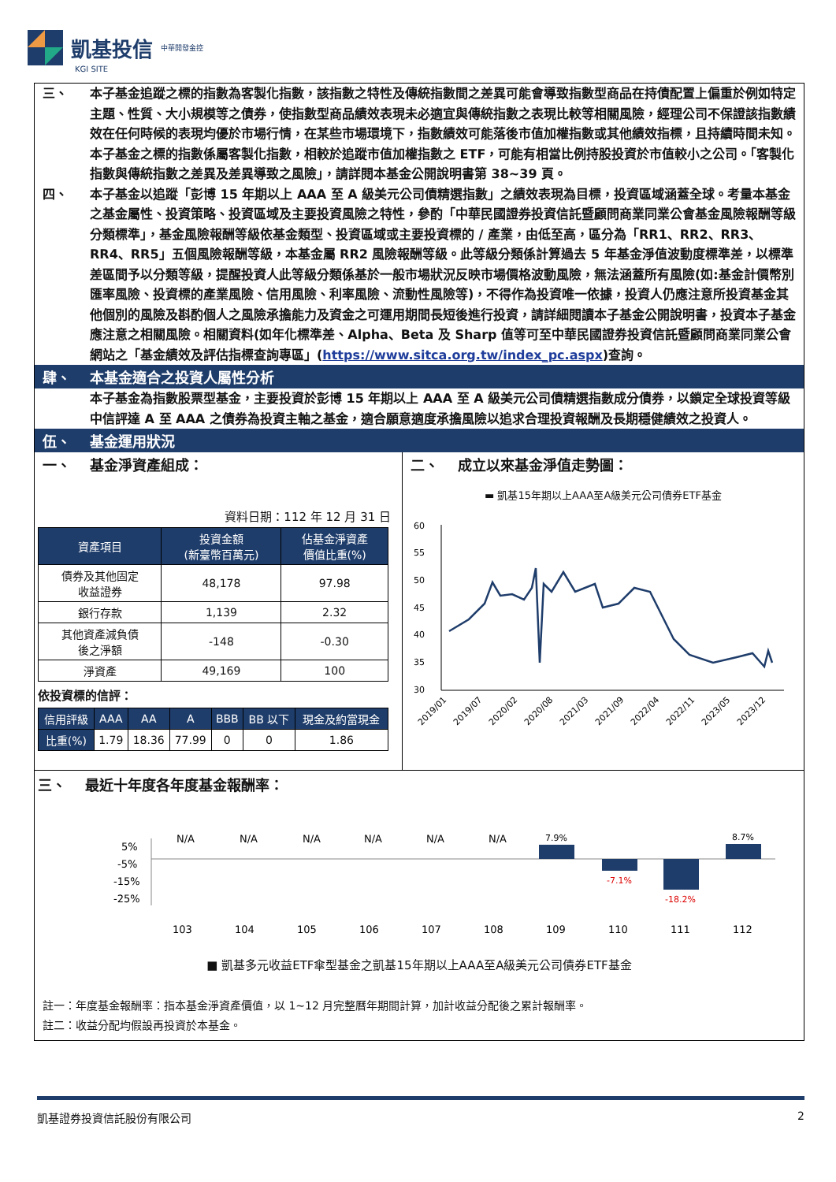凱基投信 中華開發金控
KGI SITE
三、 本子基金追蹤之標的指數為客製化指數，該指數之特性及傳統指數間之差異可能會導致指數型商品在持債配置上偏重於例如特定主題、性質、大小規模等之債券，使指數型商品績效表現未必適宜與傳統指數之表現比較等相關風險，經理公司不保證該指數績效在任何時候的表現均優於市場行情，在某些市場環境下，指數績效可能落後市值加權指數或其他績效指標，且持續時間未知。本子基金之標的指數係屬客製化指數，相較於追蹤市值加權指數之 ETF，可能有相當比例持股投資於市值較小之公司。「客製化指數與傳統指數之差異及差異導致之風險」，請詳閱本基金公開說明書第 38~39 頁。
四、 本子基金以追蹤「彭博 15 年期以上 AAA 至 A 級美元公司債精選指數」之績效表現為目標，投資區域涵蓋全球。考量本基金之基金屬性、投資策略、投資區域及主要投資風險之特性，參酌「中華民國證券投資信託暨顧問商業同業公會基金風險報酬等級分類標準」，基金風險報酬等級依基金類型、投資區域或主要投資標的 / 產業，由低至高，區分為「RR1、RR2、RR3、RR4、RR5」五個風險報酬等級，本基金屬 RR2 風險報酬等級。此等級分類係計算過去 5 年基金淨值波動度標準差，以標準差區間予以分類等級，提醒投資人此等級分類係基於一般市場狀況反映市場價格波動風險，無法涵蓋所有風險(如:基金計價幣別匯率風險、投資標的產業風險、信用風險、利率風險、流動性風險等)，不得作為投資唯一依據，投資人仍應注意所投資基金其他個別的風險及斟酌個人之風險承擔能力及資金之可運用期間長短後進行投資，請詳細閱讀本子基金公開說明書，投資本子基金應注意之相關風險。相關資料(如年化標準差、Alpha、Beta 及 Sharp 值等可至中華民國證券投資信託暨顧問商業同業公會網站之「基金績效及評估指標查詢專區」(https://www.sitca.org.tw/index_pc.aspx)查詢。
肆、 本基金適合之投資人屬性分析
本子基金為指數股票型基金，主要投資於彭博 15 年期以上 AAA 至 A 級美元公司債精選指數成分債券，以鎖定全球投資等級中信評達 A 至 AAA 之債券為投資主軸之基金，適合願意適度承擔風險以追求合理投資報酬及長期穩健績效之投資人。
伍、 基金運用狀況
一、 基金淨資產組成：
資料日期：112 年 12 月 31 日
| 資產項目 | 投資金額 (新臺幣百萬元) | 佔基金淨資產 價值比重(%) |
| --- | --- | --- |
| 債券及其他固定 收益證券 | 48,178 | 97.98 |
| 銀行存款 | 1,139 | 2.32 |
| 其他資產減負債 後之淨額 | -148 | -0.30 |
| 淨資產 | 49,169 | 100 |
依投資標的信評：
| 信用評級 | AAA | AA | A | BBB | BB 以下 | 現金及約當現金 |
| --- | --- | --- | --- | --- | --- | --- |
| 比重(%) | 1.79 | 18.36 | 77.99 | 0 | 0 | 1.86 |
二、 成立以來基金淨值走勢圖：
▬ 凱基15年期以上AAA至A級美元公司債券ETF基金
60
55
50
45
40
35
30
2019/01
2019/07
2020/02
2020/08
2021/03
2021/09
2022/04
2022/11
2023/05
2023/12
三、 最近十年度各年度基金報酬率：
5%
-5%
-15%
-25%
N/A
N/A
N/A
N/A
N/A
N/A
7.9%
-7.1%
-18.2%
8.7%
103
104
105
106
107
108
109
110
111
112
■ 凱基多元收益ETF傘型基金之凱基15年期以上AAA至A級美元公司債券ETF基金
註一：年度基金報酬率：指本基金淨資產價值，以 1~12 月完整曆年期間計算，加計收益分配後之累計報酬率。
註二：收益分配均假設再投資於本基金。
凱基證券投資信託股份有限公司 2